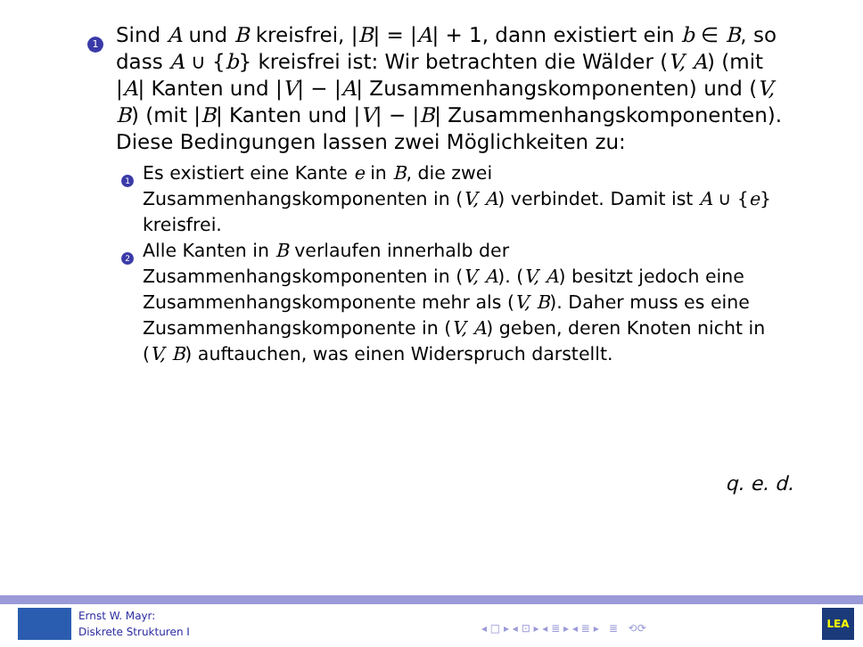1
Sind A und B kreisfrei, |B| = |A| + 1, dann existiert ein b ∈ B, so dass A ∪ {b} kreisfrei ist: Wir betrachten die Wälder (V, A) (mit |A| Kanten und |V| − |A| Zusammenhangskomponenten) und (V, B) (mit |B| Kanten und |V| − |B| Zusammenhangskomponenten). Diese Bedingungen lassen zwei Möglichkeiten zu:
1
Es existiert eine Kante e in B, die zwei Zusammenhangskomponenten in (V, A) verbindet. Damit ist A ∪ {e} kreisfrei.
2
Alle Kanten in B verlaufen innerhalb der Zusammenhangskomponenten in (V, A). (V, A) besitzt jedoch eine Zusammenhangskomponente mehr als (V, B). Daher muss es eine Zusammenhangskomponente in (V, A) geben, deren Knoten nicht in (V, B) auftauchen, was einen Widerspruch darstellt.
q. e. d.
Ernst W. Mayr:
Diskrete Strukturen I
◂ □ ▸ ◂ ⊡ ▸ ◂ ≣ ▸ ◂ ≣ ▸ ≣ ⟲⟳
LEA